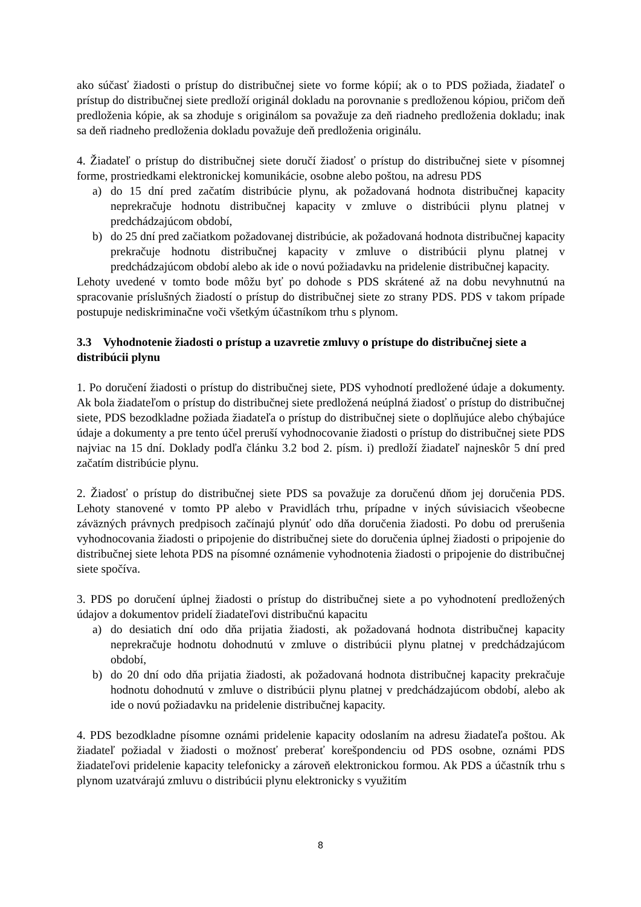ako súčasť žiadosti o prístup do distribučnej siete vo forme kópií; ak o to PDS požiada, žiadateľ o prístup do distribučnej siete predloží originál dokladu na porovnanie s predloženou kópiou, pričom deň predloženia kópie, ak sa zhoduje s originálom sa považuje za deň riadneho predloženia dokladu; inak sa deň riadneho predloženia dokladu považuje deň predloženia originálu.
4. Žiadateľ o prístup do distribučnej siete doručí žiadosť o prístup do distribučnej siete v písomnej forme, prostriedkami elektronickej komunikácie, osobne alebo poštou, na adresu PDS
a) do 15 dní pred začatím distribúcie plynu, ak požadovaná hodnota distribučnej kapacity neprekračuje hodnotu distribučnej kapacity v zmluve o distribúcii plynu platnej v predchádzajúcom období,
b) do 25 dní pred začiatkom požadovanej distribúcie, ak požadovaná hodnota distribučnej kapacity prekračuje hodnotu distribučnej kapacity v zmluve o distribúcii plynu platnej v predchádzajúcom období alebo ak ide o novú požiadavku na pridelenie distribučnej kapacity.
Lehoty uvedené v tomto bode môžu byť po dohode s PDS skrátené až na dobu nevyhnutnú na spracovanie príslušných žiadostí o prístup do distribučnej siete zo strany PDS. PDS v takom prípade postupuje nediskriminačne voči všetkým účastníkom trhu s plynom.
3.3 Vyhodnotenie žiadosti o prístup a uzavretie zmluvy o prístupe do distribučnej siete a distribúcii plynu
1. Po doručení žiadosti o prístup do distribučnej siete, PDS vyhodnotí predložené údaje a dokumenty. Ak bola žiadateľom o prístup do distribučnej siete predložená neúplná žiadosť o prístup do distribučnej siete, PDS bezodkladne požiada žiadateľa o prístup do distribučnej siete o doplňujúce alebo chýbajúce údaje a dokumenty a pre tento účel preruší vyhodnocovanie žiadosti o prístup do distribučnej siete PDS najviac na 15 dní. Doklady podľa článku 3.2 bod 2. písm. i) predloží žiadateľ najneskôr 5 dní pred začatím distribúcie plynu.
2. Žiadosť o prístup do distribučnej siete PDS sa považuje za doručenú dňom jej doručenia PDS. Lehoty stanovené v tomto PP alebo v Pravidlách trhu, prípadne v iných súvisiacich všeobecne záväzných právnych predpisoch začínajú plynúť odo dňa doručenia žiadosti. Po dobu od prerušenia vyhodnocovania žiadosti o pripojenie do distribučnej siete do doručenia úplnej žiadosti o pripojenie do distribučnej siete lehota PDS na písomné oznámenie vyhodnotenia žiadosti o pripojenie do distribučnej siete spočíva.
3. PDS po doručení úplnej žiadosti o prístup do distribučnej siete a po vyhodnotení predložených údajov a dokumentov pridelí žiadateľovi distribučnú kapacitu
a) do desiatich dní odo dňa prijatia žiadosti, ak požadovaná hodnota distribučnej kapacity neprekračuje hodnotu dohodnutú v zmluve o distribúcii plynu platnej v predchádzajúcom období,
b) do 20 dní odo dňa prijatia žiadosti, ak požadovaná hodnota distribučnej kapacity prekračuje hodnotu dohodnutú v zmluve o distribúcii plynu platnej v predchádzajúcom období, alebo ak ide o novú požiadavku na pridelenie distribučnej kapacity.
4. PDS bezodkladne písomne oznámi pridelenie kapacity odoslaním na adresu žiadateľa poštou. Ak žiadateľ požiadal v žiadosti o možnosť preberať korešpondenciu od PDS osobne, oznámi PDS žiadateľovi pridelenie kapacity telefonicky a zároveň elektronickou formou. Ak PDS a účastník trhu s plynom uzatvárajú zmluvu o distribúcii plynu elektronicky s využitím
8